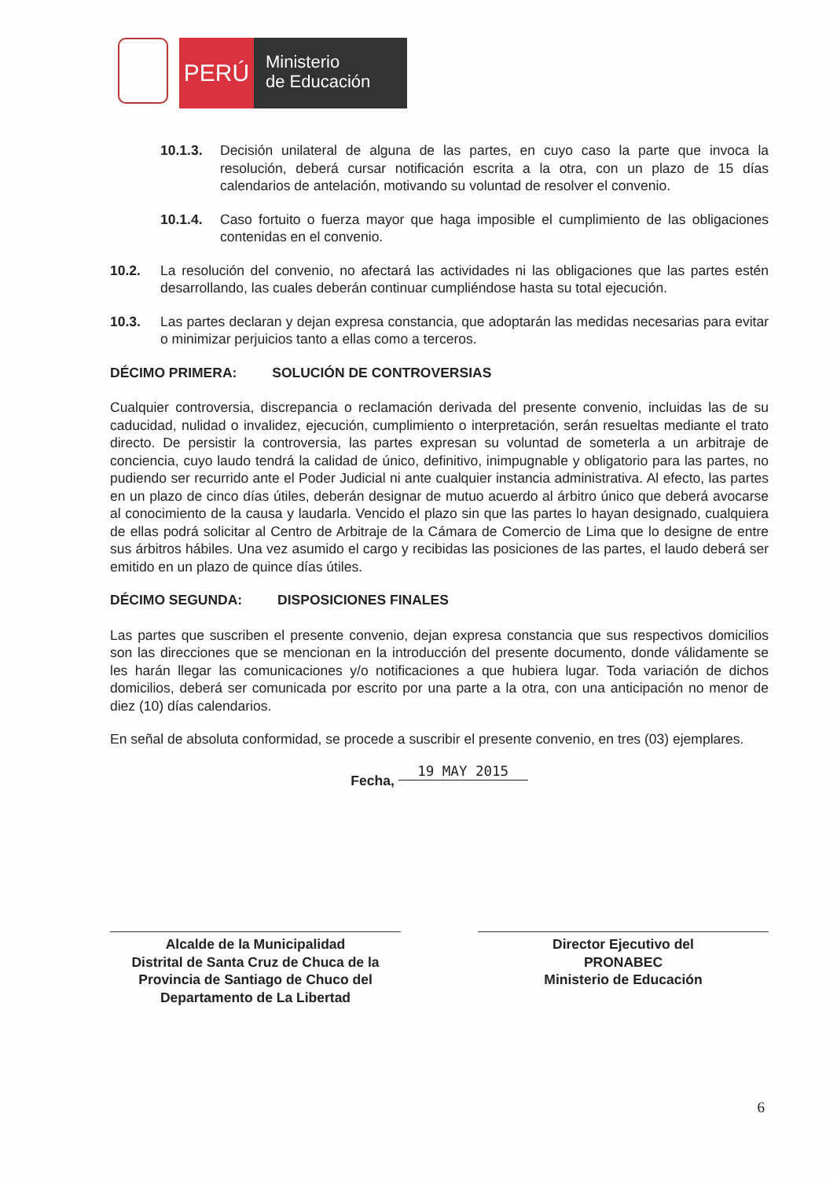PERÚ
Ministerio
de Educación
10.1.3. Decisión unilateral de alguna de las partes, en cuyo caso la parte que invoca la resolución, deberá cursar notificación escrita a la otra, con un plazo de 15 días calendarios de antelación, motivando su voluntad de resolver el convenio.
10.1.4. Caso fortuito o fuerza mayor que haga imposible el cumplimiento de las obligaciones contenidas en el convenio.
10.2. La resolución del convenio, no afectará las actividades ni las obligaciones que las partes estén desarrollando, las cuales deberán continuar cumpliéndose hasta su total ejecución.
10.3. Las partes declaran y dejan expresa constancia, que adoptarán las medidas necesarias para evitar o minimizar perjuicios tanto a ellas como a terceros.
DÉCIMO PRIMERA: SOLUCIÓN DE CONTROVERSIAS
Cualquier controversia, discrepancia o reclamación derivada del presente convenio, incluidas las de su caducidad, nulidad o invalidez, ejecución, cumplimiento o interpretación, serán resueltas mediante el trato directo. De persistir la controversia, las partes expresan su voluntad de someterla a un arbitraje de conciencia, cuyo laudo tendrá la calidad de único, definitivo, inimpugnable y obligatorio para las partes, no pudiendo ser recurrido ante el Poder Judicial ni ante cualquier instancia administrativa. Al efecto, las partes en un plazo de cinco días útiles, deberán designar de mutuo acuerdo al árbitro único que deberá avocarse al conocimiento de la causa y laudarla. Vencido el plazo sin que las partes lo hayan designado, cualquiera de ellas podrá solicitar al Centro de Arbitraje de la Cámara de Comercio de Lima que lo designe de entre sus árbitros hábiles. Una vez asumido el cargo y recibidas las posiciones de las partes, el laudo deberá ser emitido en un plazo de quince días útiles.
DÉCIMO SEGUNDA: DISPOSICIONES FINALES
Las partes que suscriben el presente convenio, dejan expresa constancia que sus respectivos domicilios son las direcciones que se mencionan en la introducción del presente documento, donde válidamente se les harán llegar las comunicaciones y/o notificaciones a que hubiera lugar. Toda variación de dichos domicilios, deberá ser comunicada por escrito por una parte a la otra, con una anticipación no menor de diez (10) días calendarios.
En señal de absoluta conformidad, se procede a suscribir el presente convenio, en tres (03) ejemplares.
Fecha, 19 MAY 2015
Alcalde de la Municipalidad
Distrital de Santa Cruz de Chuca de la
Provincia de Santiago de Chuco del
Departamento de La Libertad
Director Ejecutivo del
PRONABEC
Ministerio de Educación
6